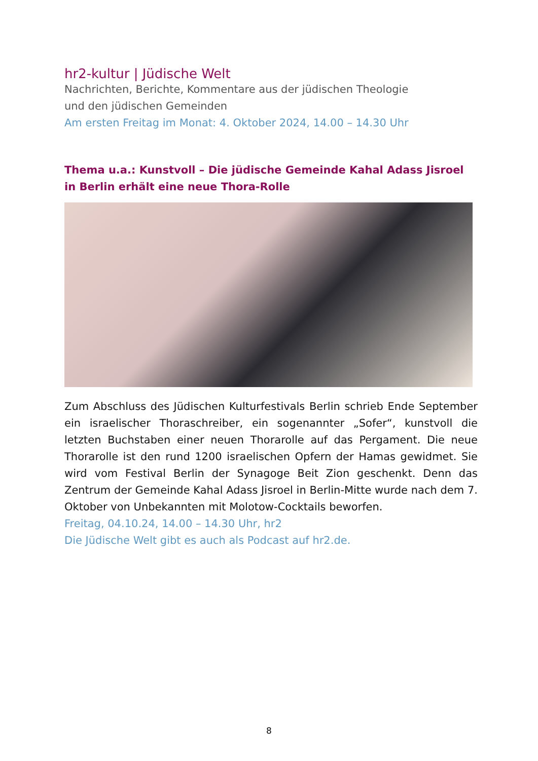hr2-kultur | Jüdische Welt
Nachrichten, Berichte, Kommentare aus der jüdischen Theologie
und den jüdischen Gemeinden
Am ersten Freitag im Monat: 4. Oktober 2024, 14.00 – 14.30 Uhr
Thema u.a.: Kunstvoll – Die jüdische Gemeinde Kahal Adass Jisroel in Berlin erhält eine neue Thora-Rolle
Zum Abschluss des Jüdischen Kulturfestivals Berlin schrieb Ende September ein israelischer Thoraschreiber, ein sogenannter „Sofer“, kunstvoll die letzten Buchstaben einer neuen Thorarolle auf das Pergament. Die neue Thorarolle ist den rund 1200 israelischen Opfern der Hamas gewidmet. Sie wird vom Festival Berlin der Synagoge Beit Zion geschenkt. Denn das Zentrum der Gemeinde Kahal Adass Jisroel in Berlin-Mitte wurde nach dem 7. Oktober von Unbekannten mit Molotow-Cocktails beworfen.
Freitag, 04.10.24, 14.00 – 14.30 Uhr, hr2
Die Jüdische Welt gibt es auch als Podcast auf hr2.de.
8